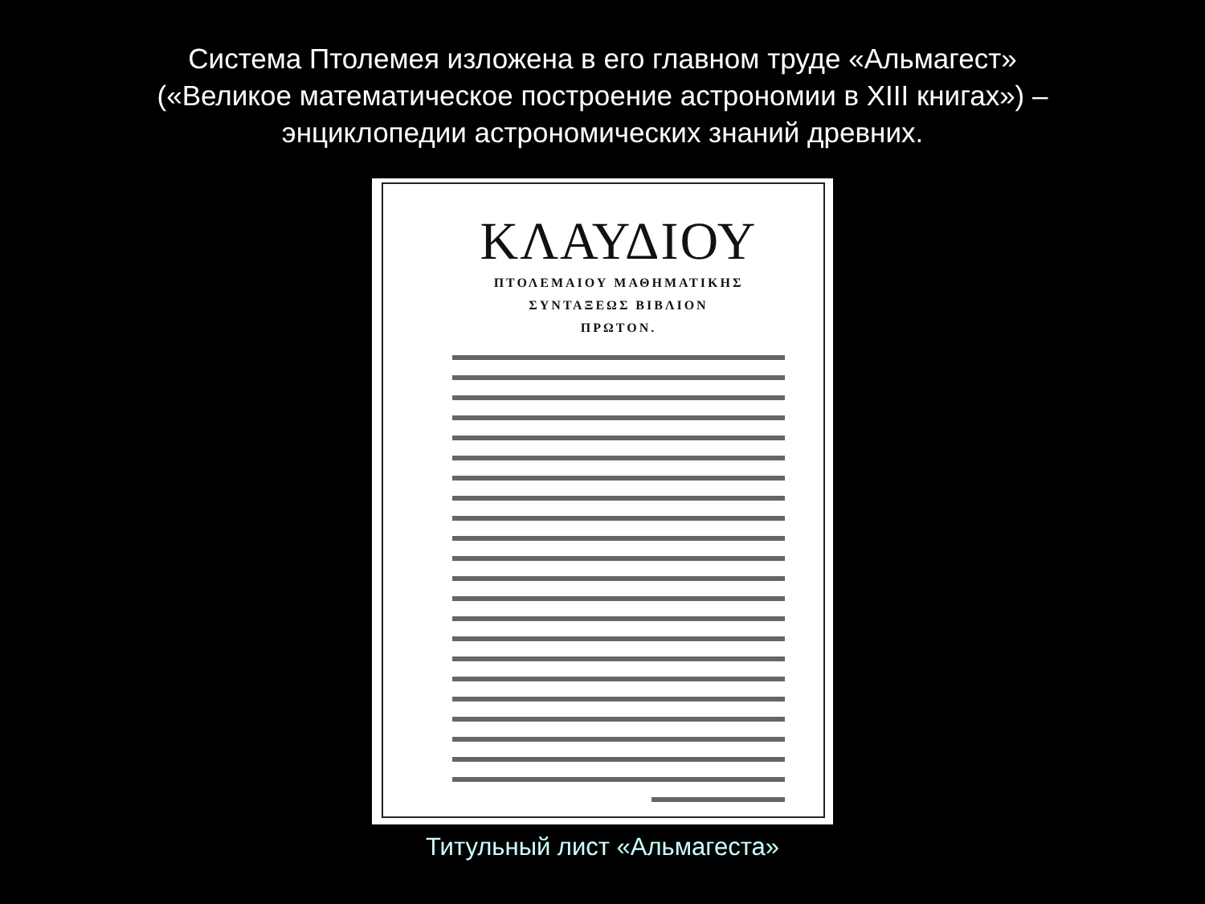Система Птолемея изложена в его главном труде «Альмагест»
(«Великое математическое построение астрономии в XIII книгах») –
энциклопедии астрономических знаний древних.
ΚΛΑΥΔΙΟΥ
ΠΤΟΛΕΜΑΙΟΥ ΜΑΘΗΜΑΤΙΚΗΣ
ΣΥΝΤΑΞΕΩΣ ΒΙΒΛΙΟΝ
ΠΡΩΤΟΝ.
Титульный лист «Альмагеста»